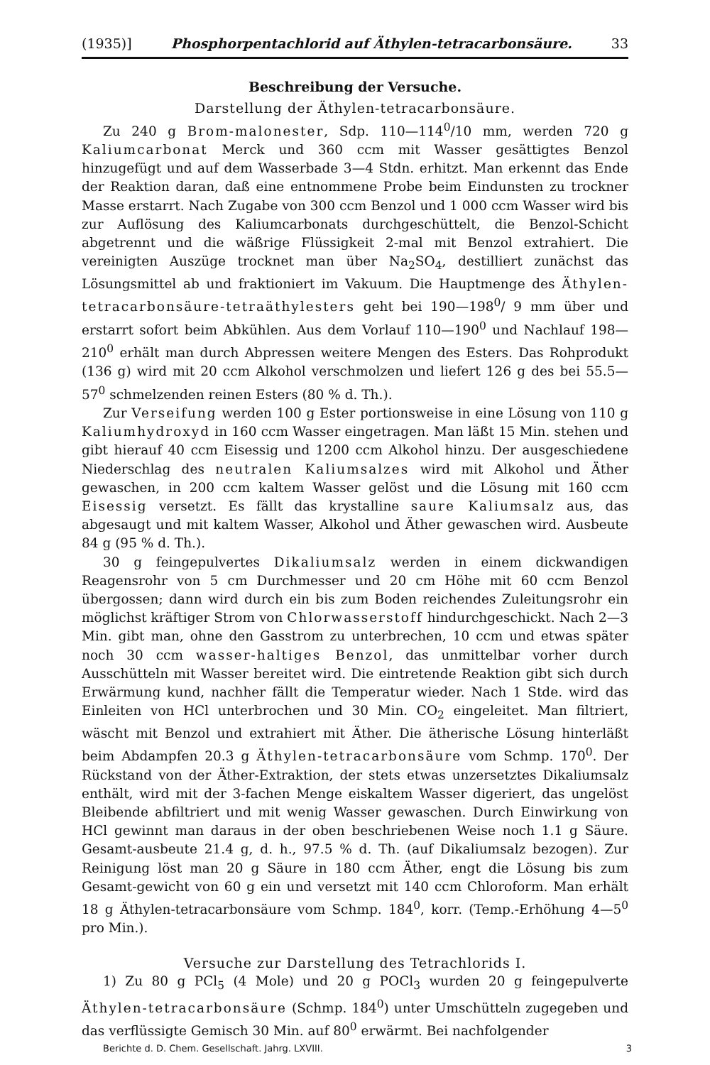(1935)] Phosphorpentachlorid auf Äthylen-tetracarbonsäure. 33
Beschreibung der Versuche.
Darstellung der Äthylen-tetracarbonsäure.
Zu 240 g Brom-malonester, Sdp. 110—114<sup>0</sup>/10 mm, werden 720 g Kaliumcarbonat Merck und 360 ccm mit Wasser gesättigtes Benzol hinzugefügt und auf dem Wasserbade 3—4 Stdn. erhitzt. Man erkennt das Ende der Reaktion daran, daß eine entnommene Probe beim Eindunsten zu trockner Masse erstarrt. Nach Zugabe von 300 ccm Benzol und 1 000 ccm Wasser wird bis zur Auflösung des Kaliumcarbonats durchgeschüttelt, die Benzol-Schicht abgetrennt und die wäßrige Flüssigkeit 2-mal mit Benzol extrahiert. Die vereinigten Auszüge trocknet man über Na<sub>2</sub>SO<sub>4</sub>, destilliert zunächst das Lösungsmittel ab und fraktioniert im Vakuum. Die Hauptmenge des Äthylen-tetracarbonsäure-tetraäthylesters geht bei 190—198<sup>0</sup>/ 9 mm über und erstarrt sofort beim Abkühlen. Aus dem Vorlauf 110—190<sup>0</sup> und Nachlauf 198—210<sup>0</sup> erhält man durch Abpressen weitere Mengen des Esters. Das Rohprodukt (136 g) wird mit 20 ccm Alkohol verschmolzen und liefert 126 g des bei 55.5—57<sup>0</sup> schmelzenden reinen Esters (80 % d. Th.).
Zur Verseifung werden 100 g Ester portionsweise in eine Lösung von 110 g Kaliumhydroxyd in 160 ccm Wasser eingetragen. Man läßt 15 Min. stehen und gibt hierauf 40 ccm Eisessig und 1200 ccm Alkohol hinzu. Der ausgeschiedene Niederschlag des neutralen Kaliumsalzes wird mit Alkohol und Äther gewaschen, in 200 ccm kaltem Wasser gelöst und die Lösung mit 160 ccm Eisessig versetzt. Es fällt das krystalline saure Kaliumsalz aus, das abgesaugt und mit kaltem Wasser, Alkohol und Äther gewaschen wird. Ausbeute 84 g (95 % d. Th.).
30 g feingepulvertes Dikaliumsalz werden in einem dickwandigen Reagensrohr von 5 cm Durchmesser und 20 cm Höhe mit 60 ccm Benzol übergossen; dann wird durch ein bis zum Boden reichendes Zuleitungsrohr ein möglichst kräftiger Strom von Chlorwasserstoff hindurchgeschickt. Nach 2—3 Min. gibt man, ohne den Gasstrom zu unterbrechen, 10 ccm und etwas später noch 30 ccm wasser-haltiges Benzol, das unmittelbar vorher durch Ausschütteln mit Wasser bereitet wird. Die eintretende Reaktion gibt sich durch Erwärmung kund, nachher fällt die Temperatur wieder. Nach 1 Stde. wird das Einleiten von HCl unterbrochen und 30 Min. CO<sub>2</sub> eingeleitet. Man filtriert, wäscht mit Benzol und extrahiert mit Äther. Die ätherische Lösung hinterläßt beim Abdampfen 20.3 g Äthylen-tetracarbonsäure vom Schmp. 170<sup>0</sup>. Der Rückstand von der Äther-Extraktion, der stets etwas unzersetztes Dikaliumsalz enthält, wird mit der 3-fachen Menge eiskaltem Wasser digeriert, das ungelöst Bleibende abfiltriert und mit wenig Wasser gewaschen. Durch Einwirkung von HCl gewinnt man daraus in der oben beschriebenen Weise noch 1.1 g Säure. Gesamt-ausbeute 21.4 g, d. h., 97.5 % d. Th. (auf Dikaliumsalz bezogen). Zur Reinigung löst man 20 g Säure in 180 ccm Äther, engt die Lösung bis zum Gesamt-gewicht von 60 g ein und versetzt mit 140 ccm Chloroform. Man erhält 18 g Äthylen-tetracarbonsäure vom Schmp. 184<sup>0</sup>, korr. (Temp.-Erhöhung 4—5<sup>0</sup> pro Min.).
Versuche zur Darstellung des Tetrachlorids I.
1) Zu 80 g PCl<sub>5</sub> (4 Mole) und 20 g POCl<sub>3</sub> wurden 20 g feingepulverte Äthylen-tetracarbonsäure (Schmp. 184<sup>0</sup>) unter Umschütteln zugegeben und das verflüssigte Gemisch 30 Min. auf 80<sup>0</sup> erwärmt. Bei nachfolgender
Berichte d. D. Chem. Gesellschaft. Jahrg. LXVIII. 3